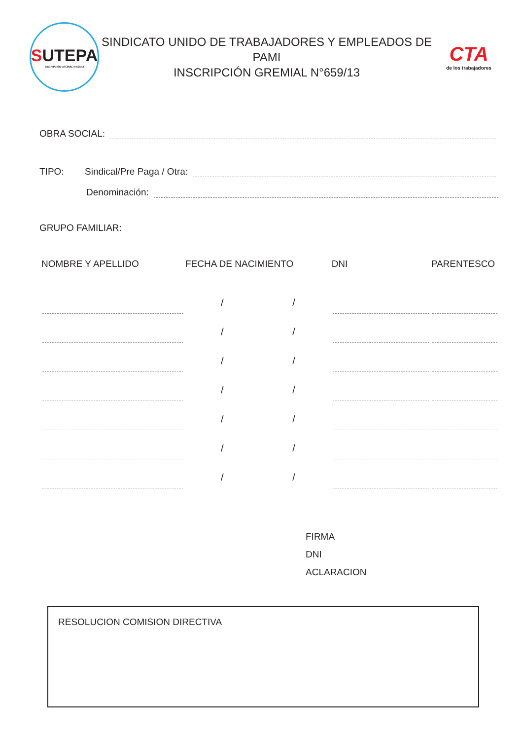SUTEPA
INSCRIPCIÓN GREMIAL N°659/13
SINDICATO UNIDO DE TRABAJADORES Y EMPLEADOS DE PAMI
INSCRIPCIÓN GREMIAL N°659/13
CTA
de los trabajadores
OBRA SOCIAL:
TIPO: Sindical/Pre Paga / Otra:
Denominación:
GRUPO FAMILIAR:
| NOMBRE Y APELLIDO | FECHA DE NACIMIENTO | | DNI | PARENTESCO |
| --- | --- | --- | --- | --- |
| | / | / | | |
| | / | / | | |
| | / | / | | |
| | / | / | | |
| | / | / | | |
| | / | / | | |
| | / | / | | |
FIRMA
DNI
ACLARACION
RESOLUCION COMISION DIRECTIVA